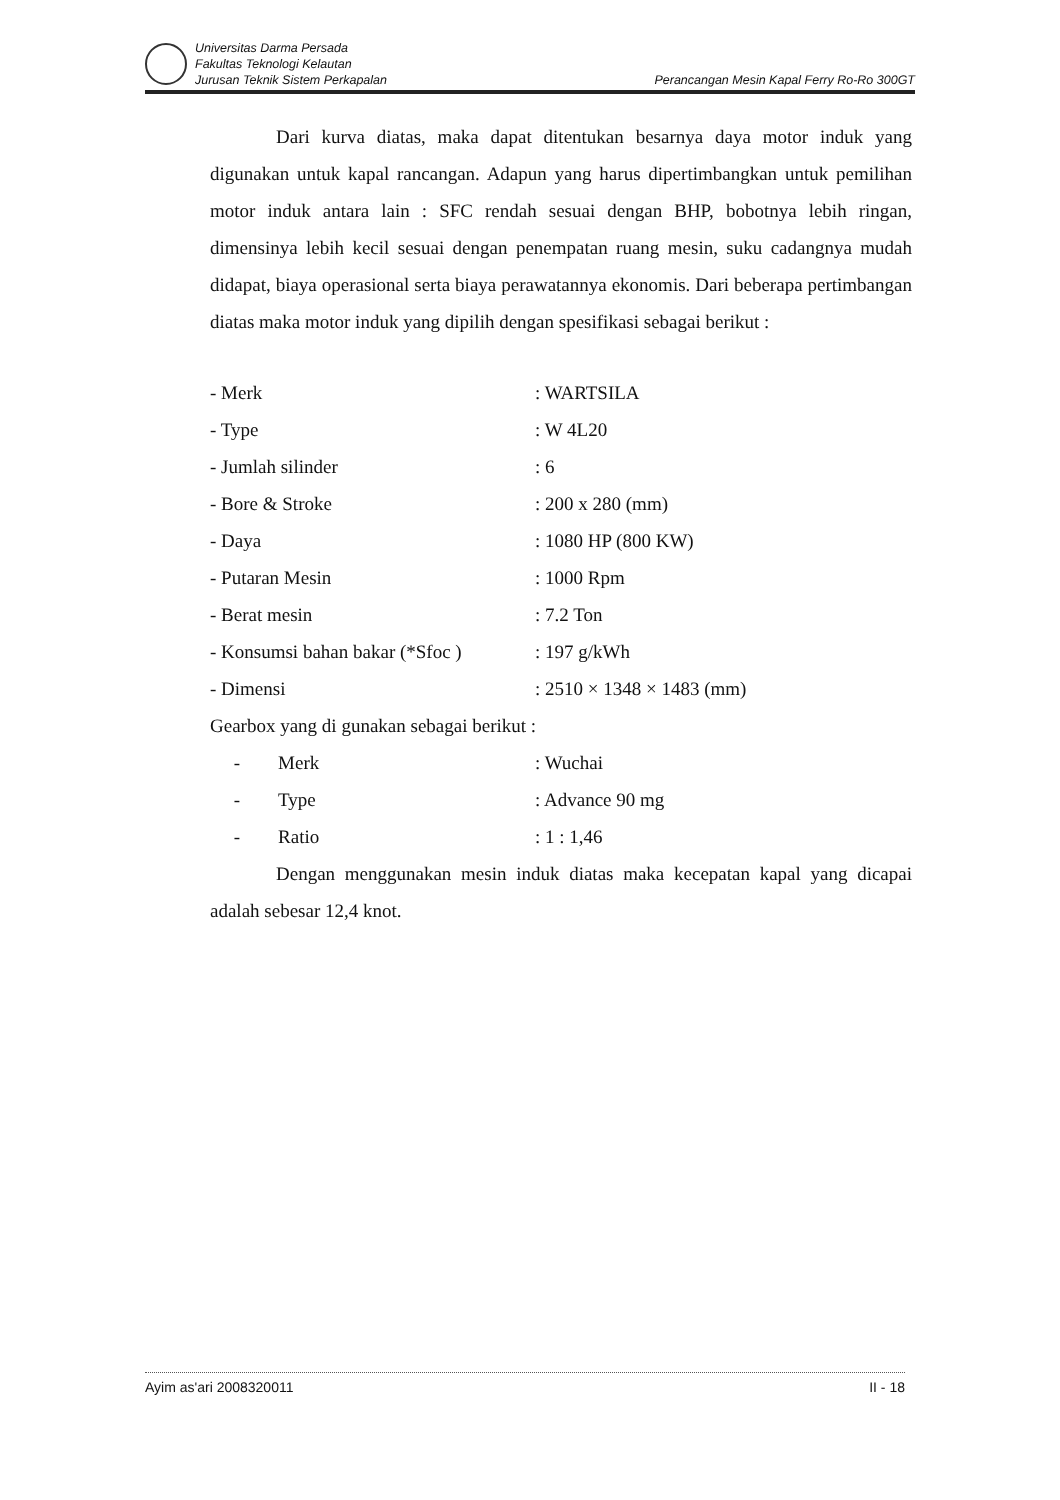Universitas Darma Persada
Fakultas Teknologi Kelautan
Jurusan Teknik Sistem Perkapalan
Perancangan Mesin Kapal Ferry Ro-Ro 300GT
Dari kurva diatas, maka dapat ditentukan besarnya daya motor induk yang digunakan untuk kapal rancangan. Adapun yang harus dipertimbangkan untuk pemilihan motor induk antara lain : SFC rendah sesuai dengan BHP, bobotnya lebih ringan, dimensinya lebih kecil sesuai dengan penempatan ruang mesin, suku cadangnya mudah didapat, biaya operasional serta biaya perawatannya ekonomis. Dari beberapa pertimbangan diatas maka motor induk yang dipilih dengan spesifikasi sebagai berikut :
| - Merk | : WARTSILA |
| - Type | : W 4L20 |
| - Jumlah silinder | : 6 |
| - Bore & Stroke | : 200 x 280 (mm) |
| - Daya | : 1080 HP (800 KW) |
| - Putaran Mesin | : 1000 Rpm |
| - Berat mesin | : 7.2 Ton |
| - Konsumsi bahan bakar (*Sfoc ) | : 197 g/kWh |
| - Dimensi | : 2510 × 1348 × 1483 (mm) |
| Gearbox yang di gunakan sebagai berikut : | |
| - Merk | : Wuchai |
| - Type | : Advance 90 mg |
| - Ratio | : 1 : 1,46 |
Dengan menggunakan mesin induk diatas maka kecepatan kapal yang dicapai adalah sebesar 12,4 knot.
Ayim as'ari 2008320011 II - 18